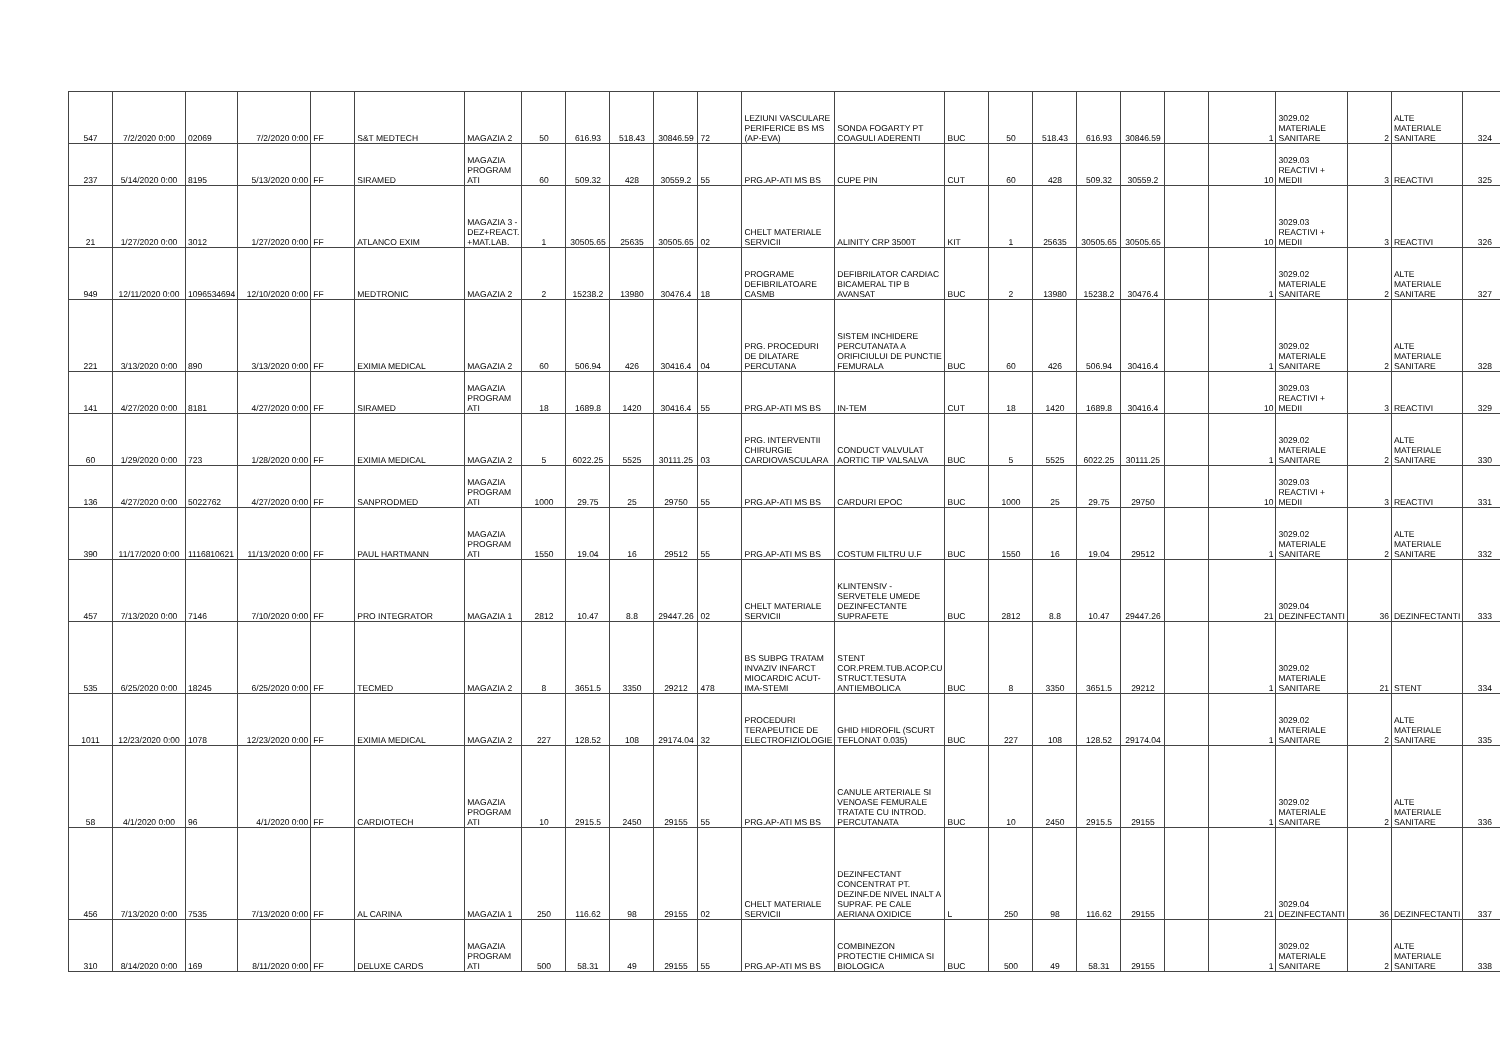| 547 | 7/2/2020 0:00 | 02069 | 7/2/2020 0:00 | FF | S&T MEDTECH | MAGAZIA 2 | 50 | 616.93 | 518.43 | 30846.59 | 72 | LEZIUNI VASCULARE PERIFERICE BS MS (AP-EVA) | SONDA FOGARTY PT COAGULI ADERENTI | BUC | 50 | 518.43 | 616.93 | 30846.59 | | 1 | 3029.02 MATERIALE SANITARE | 2 | ALTE MATERIALE SANITARE | 324 |
| 237 | 5/14/2020 0:00 | 8195 | 5/13/2020 0:00 | FF | SIRAMED | MAGAZIA PROGRAM ATI | 60 | 509.32 | 428 | 30559.2 | 55 | PRG.AP-ATI MS BS | CUPE PIN | CUT | 60 | 428 | 509.32 | 30559.2 | | 10 | 3029.03 REACTIVI + MEDII | 3 | REACTIVI | 325 |
| 21 | 1/27/2020 0:00 | 3012 | 1/27/2020 0:00 | FF | ATLANCO EXIM | MAGAZIA 3 - DEZ+REACT. +MAT.LAB. | 1 | 30505.65 | 25635 | 30505.65 | 02 | CHELT MATERIALE SERVICII | ALINITY CRP 3500T | KIT | 1 | 25635 | 30505.65 | 30505.65 | | 10 | 3029.03 REACTIVI + MEDII | 3 | REACTIVI | 326 |
| 949 | 12/11/2020 0:00 | 1096534694 | 12/10/2020 0:00 | FF | MEDTRONIC | MAGAZIA 2 | 2 | 15238.2 | 13980 | 30476.4 | 18 | PROGRAME DEFIBRILATOARE CASMB | DEFIBRILATOR CARDIAC BICAMERAL TIP B AVANSAT | BUC | 2 | 13980 | 15238.2 | 30476.4 | | 1 | 3029.02 MATERIALE SANITARE | 2 | ALTE MATERIALE SANITARE | 327 |
| 221 | 3/13/2020 0:00 | 890 | 3/13/2020 0:00 | FF | EXIMIA MEDICAL | MAGAZIA 2 | 60 | 506.94 | 426 | 30416.4 | 04 | PRG. PROCEDURI DE DILATARE PERCUTANA | SISTEM INCHIDERE PERCUTANATA A ORIFICIULUI DE PUNCTIE FEMURALA | BUC | 60 | 426 | 506.94 | 30416.4 | | 1 | 3029.02 MATERIALE SANITARE | 2 | ALTE MATERIALE SANITARE | 328 |
| 141 | 4/27/2020 0:00 | 8181 | 4/27/2020 0:00 | FF | SIRAMED | MAGAZIA PROGRAM ATI | 18 | 1689.8 | 1420 | 30416.4 | 55 | PRG.AP-ATI MS BS | IN-TEM | CUT | 18 | 1420 | 1689.8 | 30416.4 | | 10 | 3029.03 REACTIVI + MEDII | 3 | REACTIVI | 329 |
| 60 | 1/29/2020 0:00 | 723 | 1/28/2020 0:00 | FF | EXIMIA MEDICAL | MAGAZIA 2 | 5 | 6022.25 | 5525 | 30111.25 | 03 | PRG. INTERVENTII CHIRURGIE CARDIOVASCULARA | CONDUCT VALVULAT AORTIC TIP VALSALVA | BUC | 5 | 5525 | 6022.25 | 30111.25 | | 1 | 3029.02 MATERIALE SANITARE | 2 | ALTE MATERIALE SANITARE | 330 |
| 136 | 4/27/2020 0:00 | 5022762 | 4/27/2020 0:00 | FF | SANPRODMED | MAGAZIA PROGRAM ATI | 1000 | 29.75 | 25 | 29750 | 55 | PRG.AP-ATI MS BS | CARDURI EPOC | BUC | 1000 | 25 | 29.75 | 29750 | | 10 | 3029.03 REACTIVI + MEDII | 3 | REACTIVI | 331 |
| 390 | 11/17/2020 0:00 | 1116810621 | 11/13/2020 0:00 | FF | PAUL HARTMANN | MAGAZIA PROGRAM ATI | 1550 | 19.04 | 16 | 29512 | 55 | PRG.AP-ATI MS BS | COSTUM FILTRU U.F | BUC | 1550 | 16 | 19.04 | 29512 | | 1 | 3029.02 MATERIALE SANITARE | 2 | ALTE MATERIALE SANITARE | 332 |
| 457 | 7/13/2020 0:00 | 7146 | 7/10/2020 0:00 | FF | PRO INTEGRATOR | MAGAZIA 1 | 2812 | 10.47 | 8.8 | 29447.26 | 02 | CHELT MATERIALE SERVICII | KLINTENSIV - SERVETELE UMEDE DEZINFECTANTE SUPRAFETE | BUC | 2812 | 8.8 | 10.47 | 29447.26 | | 21 | 3029.04 DEZINFECTANTI | 36 | DEZINFECTANTI | 333 |
| 535 | 6/25/2020 0:00 | 18245 | 6/25/2020 0:00 | FF | TECMED | MAGAZIA 2 | 8 | 3651.5 | 3350 | 29212 | 478 | BS SUBPG TRATAM INVAZIV INFARCT MIOCARDIC ACUT-IMA-STEMI | STENT COR.PREM.TUB.ACOP.CU STRUCT.TESUTA ANTIEMBOLICA | BUC | 8 | 3350 | 3651.5 | 29212 | | 1 | 3029.02 MATERIALE SANITARE | 21 | STENT | 334 |
| 1011 | 12/23/2020 0:00 | 1078 | 12/23/2020 0:00 | FF | EXIMIA MEDICAL | MAGAZIA 2 | 227 | 128.52 | 108 | 29174.04 | 32 | PROCEDURI TERAPEUTICE DE ELECTROFIZIOLOGIE | GHID HIDROFIL (SCURT TEFLONAT 0.035) | BUC | 227 | 108 | 128.52 | 29174.04 | | 1 | 3029.02 MATERIALE SANITARE | 2 | ALTE MATERIALE SANITARE | 335 |
| 58 | 4/1/2020 0:00 | 96 | 4/1/2020 0:00 | FF | CARDIOTECH | MAGAZIA PROGRAM ATI | 10 | 2915.5 | 2450 | 29155 | 55 | PRG.AP-ATI MS BS | CANULE ARTERIALE SI VENOASE FEMURALE TRATATE CU INTROD. PERCUTANATA | BUC | 10 | 2450 | 2915.5 | 29155 | | 1 | 3029.02 MATERIALE SANITARE | 2 | ALTE MATERIALE SANITARE | 336 |
| 456 | 7/13/2020 0:00 | 7535 | 7/13/2020 0:00 | FF | AL CARINA | MAGAZIA 1 | 250 | 116.62 | 98 | 29155 | 02 | CHELT MATERIALE SERVICII | DEZINFECTANT CONCENTRAT PT. DEZINF.DE NIVEL INALT A SUPRAF. PE CALE AERIANA OXIDICE | L | 250 | 98 | 116.62 | 29155 | | 21 | 3029.04 DEZINFECTANTI | 36 | DEZINFECTANTI | 337 |
| 310 | 8/14/2020 0:00 | 169 | 8/11/2020 0:00 | FF | DELUXE CARDS | MAGAZIA PROGRAM ATI | 500 | 58.31 | 49 | 29155 | 55 | PRG.AP-ATI MS BS | COMBINEZON PROTECTIE CHIMICA SI BIOLOGICA | BUC | 500 | 49 | 58.31 | 29155 | | 1 | 3029.02 MATERIALE SANITARE | 2 | ALTE MATERIALE SANITARE | 338 |